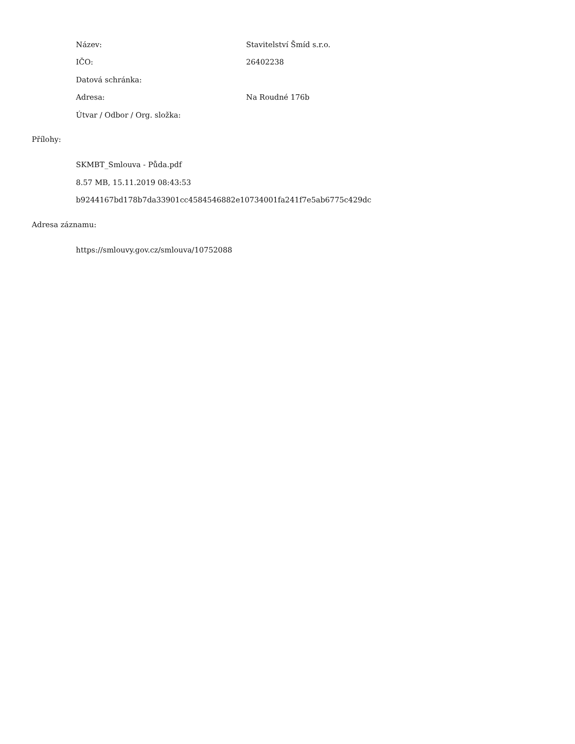Název: Stavitelství Šmíd s.r.o.
IČO: 26402238
Datová schránka:
Adresa: Na Roudné 176b
Útvar / Odbor / Org. složka:
Přílohy:
SKMBT_Smlouva - Půda.pdf
8.57 MB, 15.11.2019 08:43:53
b9244167bd178b7da33901cc4584546882e10734001fa241f7e5ab6775c429dc
Adresa záznamu:
https://smlouvy.gov.cz/smlouva/10752088